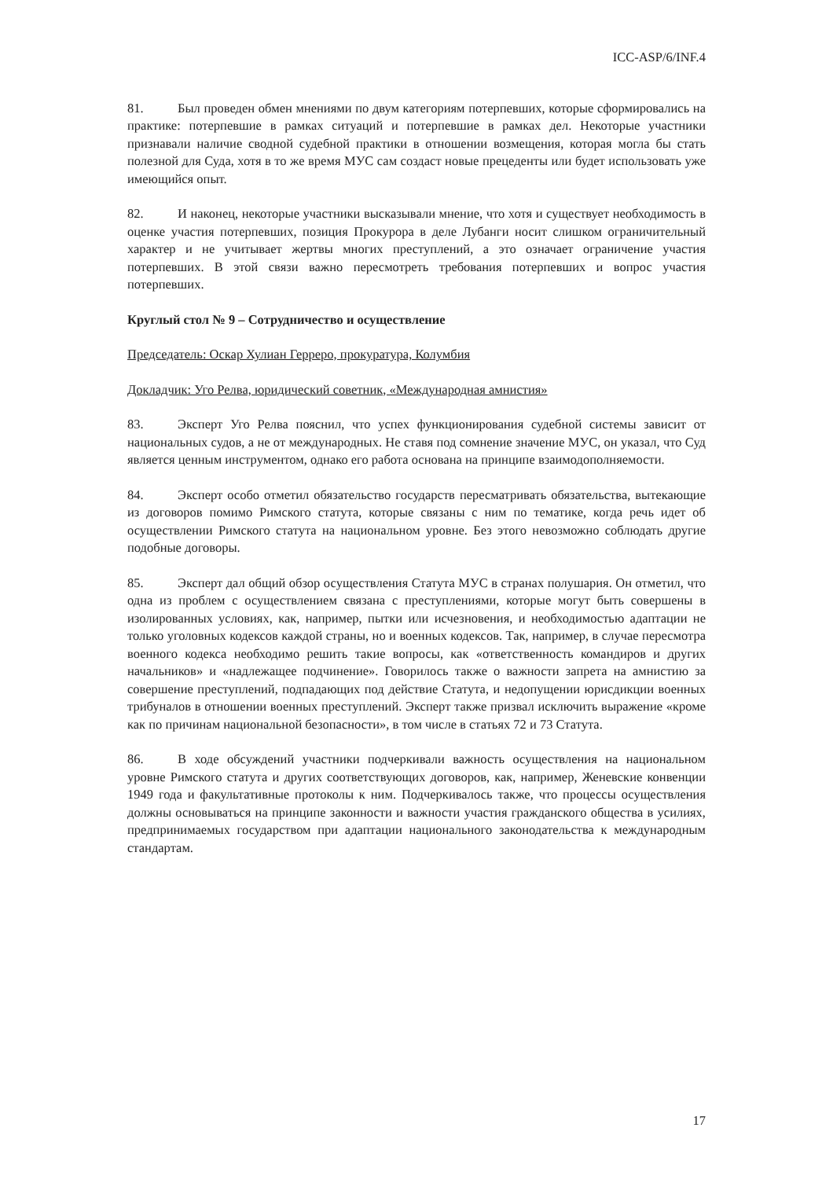ICC-ASP/6/INF.4
81. Был проведен обмен мнениями по двум категориям потерпевших, которые сформировались на практике: потерпевшие в рамках ситуаций и потерпевшие в рамках дел. Некоторые участники признавали наличие сводной судебной практики в отношении возмещения, которая могла бы стать полезной для Суда, хотя в то же время МУС сам создаст новые прецеденты или будет использовать уже имеющийся опыт.
82. И наконец, некоторые участники высказывали мнение, что хотя и существует необходимость в оценке участия потерпевших, позиция Прокурора в деле Лубанги носит слишком ограничительный характер и не учитывает жертвы многих преступлений, а это означает ограничение участия потерпевших. В этой связи важно пересмотреть требования потерпевших и вопрос участия потерпевших.
Круглый стол № 9 – Сотрудничество и осуществление
Председатель: Оскар Хулиан Герреро, прокуратура, Колумбия
Докладчик: Уго Релва, юридический советник, «Международная амнистия»
83. Эксперт Уго Релва пояснил, что успех функционирования судебной системы зависит от национальных судов, а не от международных. Не ставя под сомнение значение МУС, он указал, что Суд является ценным инструментом, однако его работа основана на принципе взаимодополняемости.
84. Эксперт особо отметил обязательство государств пересматривать обязательства, вытекающие из договоров помимо Римского статута, которые связаны с ним по тематике, когда речь идет об осуществлении Римского статута на национальном уровне. Без этого невозможно соблюдать другие подобные договоры.
85. Эксперт дал общий обзор осуществления Статута МУС в странах полушария. Он отметил, что одна из проблем с осуществлением связана с преступлениями, которые могут быть совершены в изолированных условиях, как, например, пытки или исчезновения, и необходимостью адаптации не только уголовных кодексов каждой страны, но и военных кодексов. Так, например, в случае пересмотра военного кодекса необходимо решить такие вопросы, как «ответственность командиров и других начальников» и «надлежащее подчинение». Говорилось также о важности запрета на амнистию за совершение преступлений, подпадающих под действие Статута, и недопущении юрисдикции военных трибуналов в отношении военных преступлений. Эксперт также призвал исключить выражение «кроме как по причинам национальной безопасности», в том числе в статьях 72 и 73 Статута.
86. В ходе обсуждений участники подчеркивали важность осуществления на национальном уровне Римского статута и других соответствующих договоров, как, например, Женевские конвенции 1949 года и факультативные протоколы к ним. Подчеркивалось также, что процессы осуществления должны основываться на принципе законности и важности участия гражданского общества в усилиях, предпринимаемых государством при адаптации национального законодательства к международным стандартам.
17